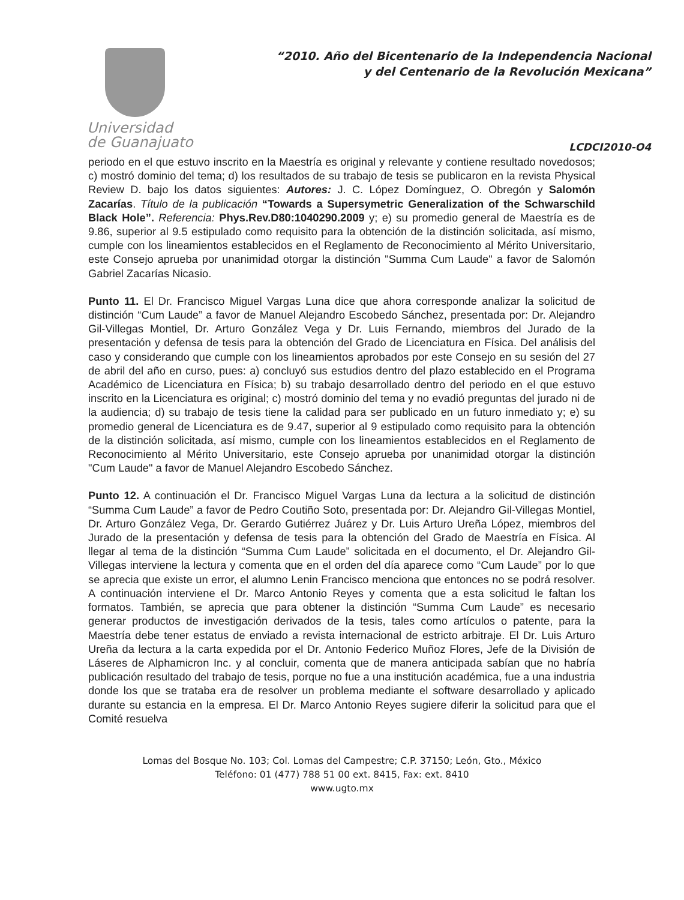Universidad
de Guanajuato
“2010. Año del Bicentenario de la Independencia Nacional
y del Centenario de la Revolución Mexicana”
LCDCI2010-O4
periodo en el que estuvo inscrito en la Maestría es original y relevante y contiene resultado novedosos; c) mostró dominio del tema; d) los resultados de su trabajo de tesis se publicaron en la revista Physical Review D. bajo los datos siguientes: Autores: J. C. López Domínguez, O. Obregón y Salomón Zacarías. Título de la publicación “Towards a Supersymetric Generalization of the Schwarschild Black Hole”. Referencia: Phys.Rev.D80:1040290.2009 y; e) su promedio general de Maestría es de 9.86, superior al 9.5 estipulado como requisito para la obtención de la distinción solicitada, así mismo, cumple con los lineamientos establecidos en el Reglamento de Reconocimiento al Mérito Universitario, este Consejo aprueba por unanimidad otorgar la distinción "Summa Cum Laude" a favor de Salomón Gabriel Zacarías Nicasio.
Punto 11. El Dr. Francisco Miguel Vargas Luna dice que ahora corresponde analizar la solicitud de distinción “Cum Laude” a favor de Manuel Alejandro Escobedo Sánchez, presentada por: Dr. Alejandro Gil-Villegas Montiel, Dr. Arturo González Vega y Dr. Luis Fernando, miembros del Jurado de la presentación y defensa de tesis para la obtención del Grado de Licenciatura en Física. Del análisis del caso y considerando que cumple con los lineamientos aprobados por este Consejo en su sesión del 27 de abril del año en curso, pues: a) concluyó sus estudios dentro del plazo establecido en el Programa Académico de Licenciatura en Física; b) su trabajo desarrollado dentro del periodo en el que estuvo inscrito en la Licenciatura es original; c) mostró dominio del tema y no evadió preguntas del jurado ni de la audiencia; d) su trabajo de tesis tiene la calidad para ser publicado en un futuro inmediato y; e) su promedio general de Licenciatura es de 9.47, superior al 9 estipulado como requisito para la obtención de la distinción solicitada, así mismo, cumple con los lineamientos establecidos en el Reglamento de Reconocimiento al Mérito Universitario, este Consejo aprueba por unanimidad otorgar la distinción "Cum Laude" a favor de Manuel Alejandro Escobedo Sánchez.
Punto 12. A continuación el Dr. Francisco Miguel Vargas Luna da lectura a la solicitud de distinción “Summa Cum Laude” a favor de Pedro Coutiño Soto, presentada por: Dr. Alejandro Gil-Villegas Montiel, Dr. Arturo González Vega, Dr. Gerardo Gutiérrez Juárez y Dr. Luis Arturo Ureña López, miembros del Jurado de la presentación y defensa de tesis para la obtención del Grado de Maestría en Física. Al llegar al tema de la distinción “Summa Cum Laude” solicitada en el documento, el Dr. Alejandro Gil-Villegas interviene la lectura y comenta que en el orden del día aparece como “Cum Laude” por lo que se aprecia que existe un error, el alumno Lenin Francisco menciona que entonces no se podrá resolver. A continuación interviene el Dr. Marco Antonio Reyes y comenta que a esta solicitud le faltan los formatos. También, se aprecia que para obtener la distinción “Summa Cum Laude” es necesario generar productos de investigación derivados de la tesis, tales como artículos o patente, para la Maestría debe tener estatus de enviado a revista internacional de estricto arbitraje. El Dr. Luis Arturo Ureña da lectura a la carta expedida por el Dr. Antonio Federico Muñoz Flores, Jefe de la División de Láseres de Alphamicron Inc. y al concluir, comenta que de manera anticipada sabían que no habría publicación resultado del trabajo de tesis, porque no fue a una institución académica, fue a una industria donde los que se trataba era de resolver un problema mediante el software desarrollado y aplicado durante su estancia en la empresa. El Dr. Marco Antonio Reyes sugiere diferir la solicitud para que el Comité resuelva
Lomas del Bosque No. 103; Col. Lomas del Campestre; C.P. 37150; León, Gto., México
Teléfono: 01 (477) 788 51 00 ext. 8415, Fax: ext. 8410
www.ugto.mx